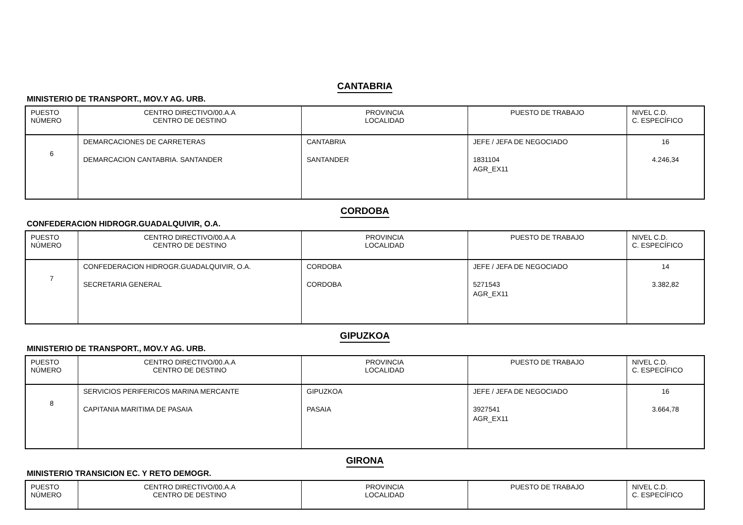CANTABRIA
MINISTERIO DE TRANSPORT., MOV.Y AG. URB.
| PUESTO NÚMERO | CENTRO DIRECTIVO/00.A.A CENTRO DE DESTINO | PROVINCIA LOCALIDAD | PUESTO DE TRABAJO | NIVEL C.D. C. ESPECÍFICO |
| --- | --- | --- | --- | --- |
| 6 | DEMARCACIONES DE CARRETERAS DEMARCACION CANTABRIA. SANTANDER | CANTABRIA SANTANDER | JEFE / JEFA DE NEGOCIADO 1831104 AGR_EX11 | 16 4.246,34 |
CORDOBA
CONFEDERACION HIDROGR.GUADALQUIVIR, O.A.
| PUESTO NÚMERO | CENTRO DIRECTIVO/00.A.A CENTRO DE DESTINO | PROVINCIA LOCALIDAD | PUESTO DE TRABAJO | NIVEL C.D. C. ESPECÍFICO |
| --- | --- | --- | --- | --- |
| 7 | CONFEDERACION HIDROGR.GUADALQUIVIR, O.A. SECRETARIA GENERAL | CORDOBA CORDOBA | JEFE / JEFA DE NEGOCIADO 5271543 AGR_EX11 | 14 3.382,82 |
GIPUZKOA
MINISTERIO DE TRANSPORT., MOV.Y AG. URB.
| PUESTO NÚMERO | CENTRO DIRECTIVO/00.A.A CENTRO DE DESTINO | PROVINCIA LOCALIDAD | PUESTO DE TRABAJO | NIVEL C.D. C. ESPECÍFICO |
| --- | --- | --- | --- | --- |
| 8 | SERVICIOS PERIFERICOS MARINA MERCANTE CAPITANIA MARITIMA DE PASAIA | GIPUZKOA PASAIA | JEFE / JEFA DE NEGOCIADO 3927541 AGR_EX11 | 16 3.664,78 |
GIRONA
MINISTERIO TRANSICION EC. Y RETO DEMOGR.
| PUESTO NÚMERO | CENTRO DIRECTIVO/00.A.A CENTRO DE DESTINO | PROVINCIA LOCALIDAD | PUESTO DE TRABAJO | NIVEL C.D. C. ESPECÍFICO |
| --- | --- | --- | --- | --- |